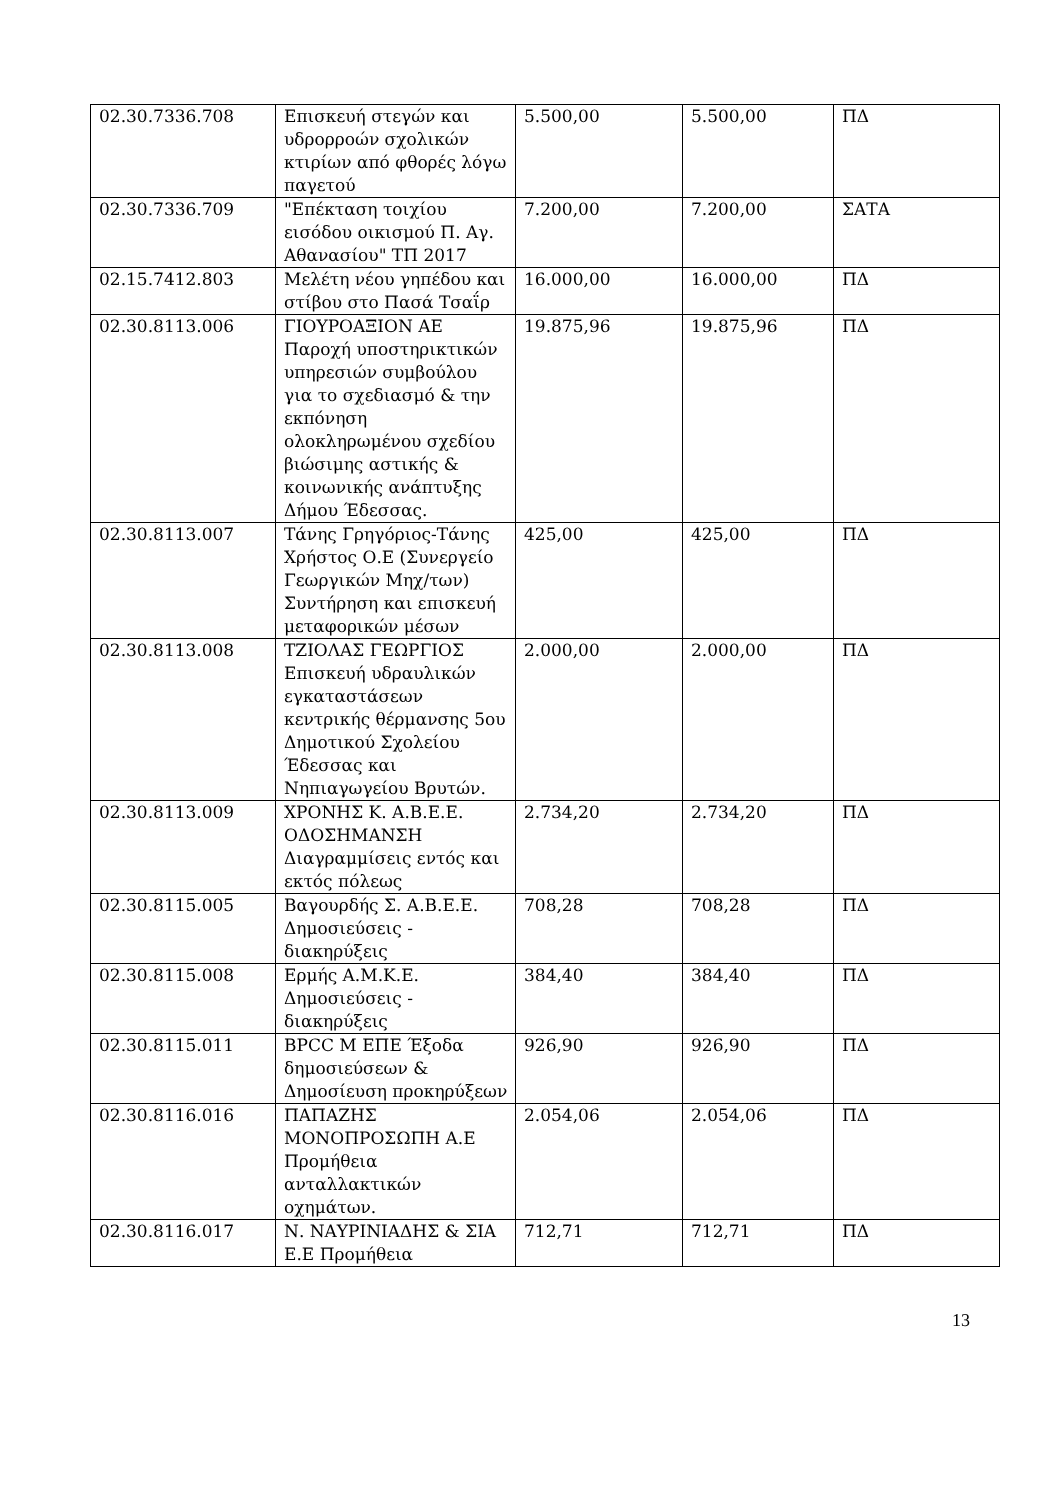| 02.30.7336.708 | Επισκευή στεγών και υδρορροών σχολικών κτιρίων από φθορές λόγω παγετού | 5.500,00 | 5.500,00 | ΠΔ |
| 02.30.7336.709 | "Επέκταση τοιχίου εισόδου οικισμού Π. Αγ. Αθανασίου" ΤΠ 2017 | 7.200,00 | 7.200,00 | ΣΑΤΑ |
| 02.15.7412.803 | Μελέτη νέου γηπέδου και στίβου στο Πασά Τσαΐρ | 16.000,00 | 16.000,00 | ΠΔ |
| 02.30.8113.006 | ΓΙΟΥΡΟΑΞΙΟΝ ΑΕ Παροχή υποστηρικτικών υπηρεσιών συμβούλου για το σχεδιασμό & την εκπόνηση ολοκληρωμένου σχεδίου βιώσιμης αστικής & κοινωνικής ανάπτυξης Δήμου Έδεσσας. | 19.875,96 | 19.875,96 | ΠΔ |
| 02.30.8113.007 | Τάνης Γρηγόριος-Τάνης Χρήστος Ο.Ε (Συνεργείο Γεωργικών Μηχ/των) Συντήρηση και επισκευή μεταφορικών μέσων | 425,00 | 425,00 | ΠΔ |
| 02.30.8113.008 | ΤΖΙΟΛΑΣ ΓΕΩΡΓΙΟΣ Επισκευή υδραυλικών εγκαταστάσεων κεντρικής θέρμανσης 5ου Δημοτικού Σχολείου Έδεσσας και Νηπιαγωγείου Βρυτών. | 2.000,00 | 2.000,00 | ΠΔ |
| 02.30.8113.009 | ΧΡΟΝΗΣ Κ. Α.Β.Ε.Ε. ΟΔΟΣΗΜΑΝΣΗ Διαγραμμίσεις εντός και εκτός πόλεως | 2.734,20 | 2.734,20 | ΠΔ |
| 02.30.8115.005 | Βαγουρδής Σ. Α.Β.Ε.Ε. Δημοσιεύσεις - διακηρύξεις | 708,28 | 708,28 | ΠΔ |
| 02.30.8115.008 | Ερμής Α.Μ.Κ.Ε. Δημοσιεύσεις - διακηρύξεις | 384,40 | 384,40 | ΠΔ |
| 02.30.8115.011 | BPCC M ΕΠΕ Έξοδα δημοσιεύσεων & Δημοσίευση προκηρύξεων | 926,90 | 926,90 | ΠΔ |
| 02.30.8116.016 | ΠΑΠΑΖΗΣ ΜΟΝΟΠΡΟΣΩΠΗ Α.Ε Προμήθεια ανταλλακτικών οχημάτων. | 2.054,06 | 2.054,06 | ΠΔ |
| 02.30.8116.017 | Ν. ΝΑΥΡΙΝΙΑΔΗΣ & ΣΙΑ Ε.Ε Προμήθεια | 712,71 | 712,71 | ΠΔ |
13